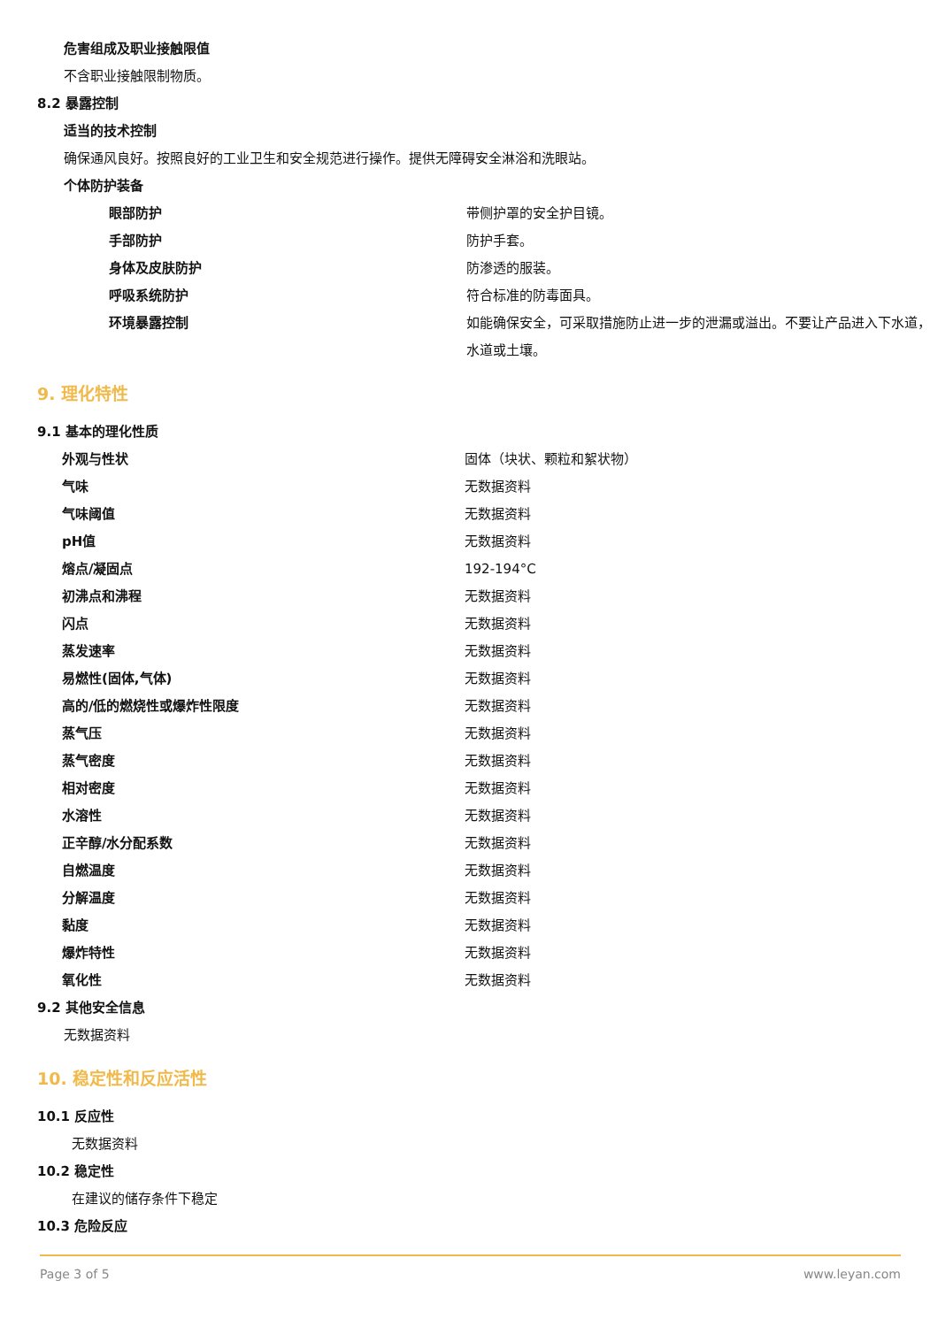危害组成及职业接触限值
不含职业接触限制物质。
8.2 暴露控制
适当的技术控制
确保通风良好。按照良好的工业卫生和安全规范进行操作。提供无障碍安全淋浴和洗眼站。
个体防护装备
| 眼部防护 | 带侧护罩的安全护目镜。 |
| 手部防护 | 防护手套。 |
| 身体及皮肤防护 | 防渗透的服装。 |
| 呼吸系统防护 | 符合标准的防毒面具。 |
| 环境暴露控制 | 如能确保安全，可采取措施防止进一步的泄漏或溢出。不要让产品进入下水道，水道或土壤。 |
9. 理化特性
9.1 基本的理化性质
| 外观与性状 | 固体（块状、颗粒和絮状物） |
| 气味 | 无数据资料 |
| 气味阈值 | 无数据资料 |
| pH值 | 无数据资料 |
| 熔点/凝固点 | 192-194°C |
| 初沸点和沸程 | 无数据资料 |
| 闪点 | 无数据资料 |
| 蒸发速率 | 无数据资料 |
| 易燃性(固体,气体) | 无数据资料 |
| 高的/低的燃烧性或爆炸性限度 | 无数据资料 |
| 蒸气压 | 无数据资料 |
| 蒸气密度 | 无数据资料 |
| 相对密度 | 无数据资料 |
| 水溶性 | 无数据资料 |
| 正辛醇/水分配系数 | 无数据资料 |
| 自燃温度 | 无数据资料 |
| 分解温度 | 无数据资料 |
| 黏度 | 无数据资料 |
| 爆炸特性 | 无数据资料 |
| 氧化性 | 无数据资料 |
9.2 其他安全信息
无数据资料
10. 稳定性和反应活性
10.1 反应性
无数据资料
10.2 稳定性
在建议的储存条件下稳定
10.3 危险反应
Page 3 of 5 www.leyan.com